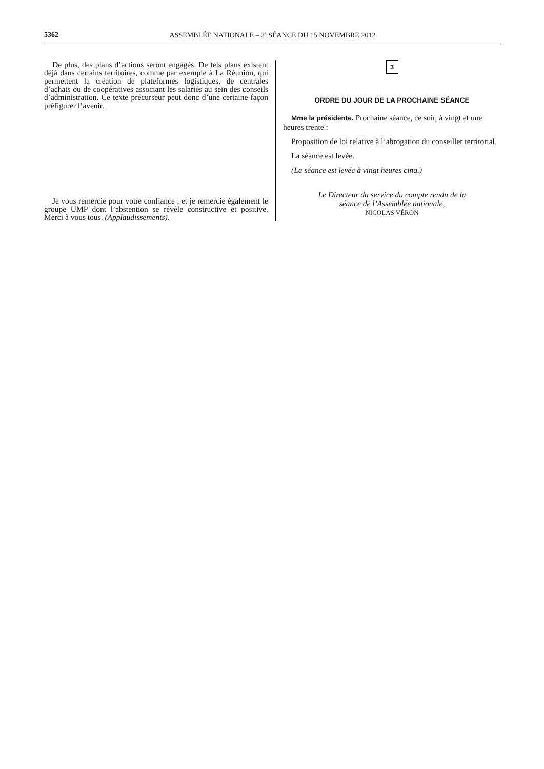5362 ASSEMBLÉE NATIONALE – 2<sup>e</sup> SÉANCE DU 15 NOVEMBRE 2012
De plus, des plans d’actions seront engagés. De tels plans existent déjà dans certains territoires, comme par exemple à La Réunion, qui permettent la création de plateformes logistiques, de centrales d’achats ou de coopératives associant les salariés au sein des conseils d’administration. Ce texte précurseur peut donc d’une certaine façon préfigurer l’avenir.
Je vous remercie pour votre confiance ; et je remercie également le groupe UMP dont l’abstention se révèle constructive et positive. Merci à vous tous. (Applaudissements).
3
ORDRE DU JOUR DE LA PROCHAINE SÉANCE
Mme la présidente. Prochaine séance, ce soir, à vingt et une heures trente :
Proposition de loi relative à l’abrogation du conseiller territorial.
La séance est levée.
(La séance est levée à vingt heures cinq.)
Le Directeur du service du compte rendu de la
séance de l’Assemblée nationale,
NICOLAS VÉRON